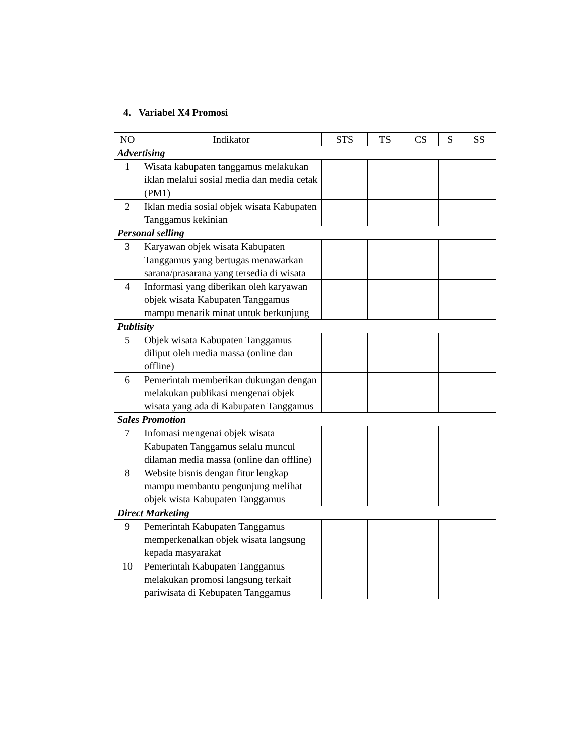4. Variabel X4 Promosi
| NO | Indikator | STS | TS | CS | S | SS |
| --- | --- | --- | --- | --- | --- | --- |
| Advertising | | | | | | |
| 1 | Wisata kabupaten tanggamus melakukan iklan melalui sosial media dan media cetak (PM1) | | | | | |
| 2 | Iklan media sosial objek wisata Kabupaten Tanggamus kekinian | | | | | |
| Personal selling | | | | | | |
| 3 | Karyawan objek wisata Kabupaten Tanggamus yang bertugas menawarkan sarana/prasarana yang tersedia di wisata | | | | | |
| 4 | Informasi yang diberikan oleh karyawan objek wisata Kabupaten Tanggamus mampu menarik minat untuk berkunjung | | | | | |
| Publisity | | | | | | |
| 5 | Objek wisata Kabupaten Tanggamus diliput oleh media massa (online dan offline) | | | | | |
| 6 | Pemerintah memberikan dukungan dengan melakukan publikasi mengenai objek wisata yang ada di Kabupaten Tanggamus | | | | | |
| Sales Promotion | | | | | | |
| 7 | Infomasi mengenai objek wisata Kabupaten Tanggamus selalu muncul dilaman media massa (online dan offline) | | | | | |
| 8 | Website bisnis dengan fitur lengkap mampu membantu pengunjung melihat objek wista Kabupaten Tanggamus | | | | | |
| Direct Marketing | | | | | | |
| 9 | Pemerintah Kabupaten Tanggamus memperkenalkan objek wisata langsung kepada masyarakat | | | | | |
| 10 | Pemerintah Kabupaten Tanggamus melakukan promosi langsung terkait pariwisata di Kebupaten Tanggamus | | | | | |